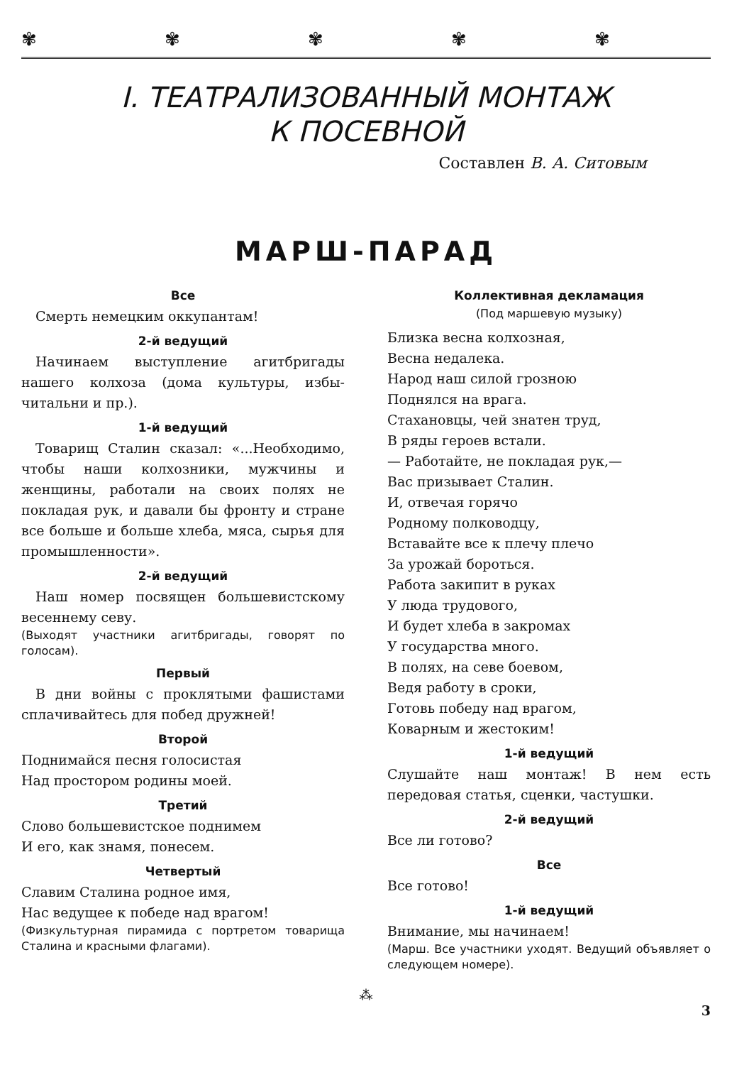✾✾✾✾✾
I. ТЕАТРАЛИЗОВАННЫЙ МОНТАЖ
К ПОСЕВНОЙ
Составлен В. А. Ситовым
МАРШ-ПАРАД
Все
Смерть немецким оккупантам!
2-й ведущий
Начинаем выступление агитбригады нашего колхоза (дома культуры, избы-читальни и пр.).
1-й ведущий
Товарищ Сталин сказал: «...Необходимо, чтобы наши колхозники, мужчины и женщины, работали на своих полях не покладая рук, и давали бы фронту и стране все больше и больше хлеба, мяса, сырья для промышленности».
2-й ведущий
Наш номер посвящен большевистскому весеннему севу.
(Выходят участники агитбригады, говорят по голосам).
Первый
В дни войны с проклятыми фашистами сплачивайтесь для побед дружней!
Второй
Поднимайся песня голосистая
Над простором родины моей.
Третий
Слово большевистское поднимем
И его, как знамя, понесем.
Четвертый
Славим Сталина родное имя,
Нас ведущее к победе над врагом!
(Физкультурная пирамида с портретом товарища Сталина и красными флагами).
Коллективная декламация
(Под маршевую музыку)
Близка весна колхозная,
Весна недалека.
Народ наш силой грозною
Поднялся на врага.
Стахановцы, чей знатен труд,
В ряды героев встали.
— Работайте, не покладая рук,—
Вас призывает Сталин.
И, отвечая горячо
Родному полководцу,
Вставайте все к плечу плечо
За урожай бороться.
Работа закипит в руках
У люда трудового,
И будет хлеба в закромах
У государства много.
В полях, на севе боевом,
Ведя работу в сроки,
Готовь победу над врагом,
Коварным и жестоким!
1-й ведущий
Слушайте наш монтаж! В нем есть передовая статья, сценки, частушки.
2-й ведущий
Все ли готово?
Все
Все готово!
1-й ведущий
Внимание, мы начинаем!
(Марш. Все участники уходят. Ведущий объявляет о следующем номере).
⁂
3